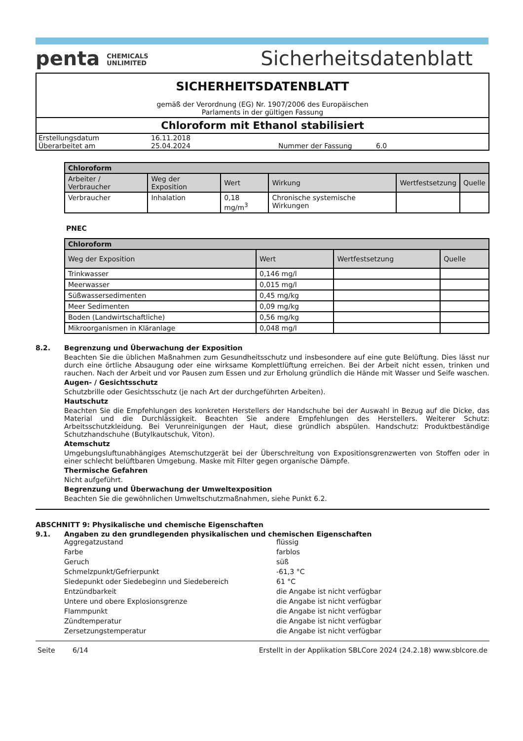penta CHEMICALS
UNLIMITED
Sicherheitsdatenblatt
SICHERHEITSDATENBLATT
gemäß der Verordnung (EG) Nr. 1907/2006 des Europäischen
Parlaments in der gültigen Fassung
Chloroform mit Ethanol stabilisiert
| Erstellungsdatum | 16.11.2018 | | |
| Überarbeitet am | 25.04.2024 | Nummer der Fassung | 6.0 |
| Chloroform | | | | | |
| --- | --- | --- | --- | --- | --- |
| Arbeiter / Verbraucher | Weg der Exposition | Wert | Wirkung | Wertfestsetzung | Quelle |
| Verbraucher | Inhalation | 0,18 mg/m<sup>3</sup> | Chronische systemische Wirkungen | | |
PNEC
| Chloroform | | | |
| --- | --- | --- | --- |
| Weg der Exposition | Wert | Wertfestsetzung | Quelle |
| Trinkwasser | 0,146 mg/l | | |
| Meerwasser | 0,015 mg/l | | |
| Süßwassersedimenten | 0,45 mg/kg | | |
| Meer Sedimenten | 0,09 mg/kg | | |
| Boden (Landwirtschaftliche) | 0,56 mg/kg | | |
| Mikroorganismen in Kläranlage | 0,048 mg/l | | |
8.2. Begrenzung und Überwachung der Exposition
Beachten Sie die üblichen Maßnahmen zum Gesundheitsschutz und insbesondere auf eine gute Belüftung. Dies lässt nur durch eine örtliche Absaugung oder eine wirksame Komplettlüftung erreichen. Bei der Arbeit nicht essen, trinken und rauchen. Nach der Arbeit und vor Pausen zum Essen und zur Erholung gründlich die Hände mit Wasser und Seife waschen.
Augen- / Gesichtsschutz
Schutzbrille oder Gesichtsschutz (je nach Art der durchgeführten Arbeiten).
Hautschutz
Beachten Sie die Empfehlungen des konkreten Herstellers der Handschuhe bei der Auswahl in Bezug auf die Dicke, das Material und die Durchlässigkeit. Beachten Sie andere Empfehlungen des Herstellers. Weiterer Schutz: Arbeitsschutzkleidung. Bei Verunreinigungen der Haut, diese gründlich abspülen. Handschutz: Produktbeständige Schutzhandschuhe (Butylkautschuk, Viton).
Atemschutz
Umgebungsluftunabhängiges Atemschutzgerät bei der Überschreitung von Expositionsgrenzwerten von Stoffen oder in einer schlecht belüftbaren Umgebung. Maske mit Filter gegen organische Dämpfe.
Thermische Gefahren
Nicht aufgeführt.
Begrenzung und Überwachung der Umweltexposition
Beachten Sie die gewöhnlichen Umweltschutzmaßnahmen, siehe Punkt 6.2.
ABSCHNITT 9: Physikalische und chemische Eigenschaften
9.1. Angaben zu den grundlegenden physikalischen und chemischen Eigenschaften
Aggregatzustand flüssig
Farbe farblos
Geruch süß
Schmelzpunkt/Gefrierpunkt -61,3 °C
Siedepunkt oder Siedebeginn und Siedebereich 61 °C
Entzündbarkeit die Angabe ist nicht verfügbar
Untere und obere Explosionsgrenze die Angabe ist nicht verfügbar
Flammpunkt die Angabe ist nicht verfügbar
Zündtemperatur die Angabe ist nicht verfügbar
Zersetzungstemperatur die Angabe ist nicht verfügbar
Seite 6/14 Erstellt in der Applikation SBLCore 2024 (24.2.18) www.sblcore.de